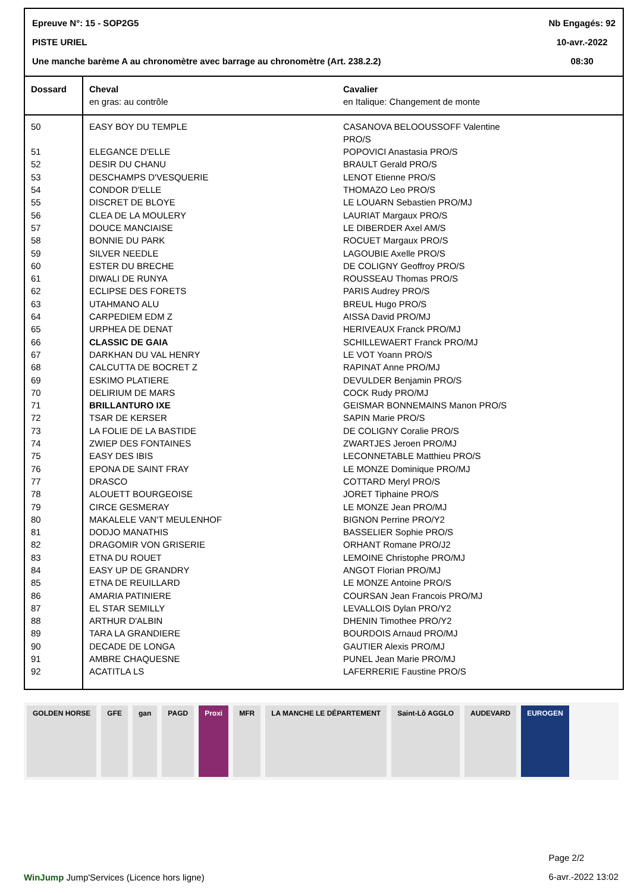Epreuve N°: 15 - SOP2G5
PISTE URIEL
Une manche barème A au chronomètre avec barrage au chronomètre (Art. 238.2.2)
Nb Engagés: 92
10-avr.-2022
08:30
| Dossard | Cheval en gras: au contrôle | Cavalier en Italique: Changement de monte |
| --- | --- | --- |
| 50 | EASY BOY DU TEMPLE | CASANOVA BELOOUSSOFF Valentine PRO/S |
| 51 | ELEGANCE D'ELLE | POPOVICI Anastasia PRO/S |
| 52 | DESIR DU CHANU | BRAULT Gerald PRO/S |
| 53 | DESCHAMPS D'VESQUERIE | LENOT Etienne PRO/S |
| 54 | CONDOR D'ELLE | THOMAZO Leo PRO/S |
| 55 | DISCRET DE BLOYE | LE LOUARN Sebastien PRO/MJ |
| 56 | CLEA DE LA MOULERY | LAURIAT Margaux PRO/S |
| 57 | DOUCE MANCIAISE | LE DIBERDER Axel AM/S |
| 58 | BONNIE DU PARK | ROCUET Margaux PRO/S |
| 59 | SILVER NEEDLE | LAGOUBIE Axelle PRO/S |
| 60 | ESTER DU BRECHE | DE COLIGNY Geoffroy PRO/S |
| 61 | DIWALI DE RUNYA | ROUSSEAU Thomas PRO/S |
| 62 | ECLIPSE DES FORETS | PARIS Audrey PRO/S |
| 63 | UTAHMANO ALU | BREUL Hugo PRO/S |
| 64 | CARPEDIEM EDM Z | AISSA David PRO/MJ |
| 65 | URPHEA DE DENAT | HERIVEAUX Franck PRO/MJ |
| 66 | CLASSIC DE GAIA | SCHILLEWAERT Franck PRO/MJ |
| 67 | DARKHAN DU VAL HENRY | LE VOT Yoann PRO/S |
| 68 | CALCUTTA DE BOCRET Z | RAPINAT Anne PRO/MJ |
| 69 | ESKIMO PLATIERE | DEVULDER Benjamin PRO/S |
| 70 | DELIRIUM DE MARS | COCK Rudy PRO/MJ |
| 71 | BRILLANTURO IXE | GEISMAR BONNEMAINS Manon PRO/S |
| 72 | TSAR DE KERSER | SAPIN Marie PRO/S |
| 73 | LA FOLIE DE LA BASTIDE | DE COLIGNY Coralie PRO/S |
| 74 | ZWIEP DES FONTAINES | ZWARTJES Jeroen PRO/MJ |
| 75 | EASY DES IBIS | LECONNETABLE Matthieu PRO/S |
| 76 | EPONA DE SAINT FRAY | LE MONZE Dominique PRO/MJ |
| 77 | DRASCO | COTTARD Meryl PRO/S |
| 78 | ALOUETT BOURGEOISE | JORET Tiphaine PRO/S |
| 79 | CIRCE GESMERAY | LE MONZE Jean PRO/MJ |
| 80 | MAKALELE VAN'T MEULENHOF | BIGNON Perrine PRO/Y2 |
| 81 | DODJO MANATHIS | BASSELIER Sophie PRO/S |
| 82 | DRAGOMIR VON GRISERIE | ORHANT Romane PRO/J2 |
| 83 | ETNA DU ROUET | LEMOINE Christophe PRO/MJ |
| 84 | EASY UP DE GRANDRY | ANGOT Florian PRO/MJ |
| 85 | ETNA DE REUILLARD | LE MONZE Antoine PRO/S |
| 86 | AMARIA PATINIERE | COURSAN Jean Francois PRO/MJ |
| 87 | EL STAR SEMILLY | LEVALLOIS Dylan PRO/Y2 |
| 88 | ARTHUR D'ALBIN | DHENIN Timothee PRO/Y2 |
| 89 | TARA LA GRANDIERE | BOURDOIS Arnaud PRO/MJ |
| 90 | DECADE DE LONGA | GAUTIER Alexis PRO/MJ |
| 91 | AMBRE CHAQUESNE | PUNEL Jean Marie PRO/MJ |
| 92 | ACATITLA LS | LAFERRERIE Faustine PRO/S |
GOLDEN HORSE GFE gan PAGD Proxi MFR LA MANCHE LE DÉPARTEMENT Saint-Lô AGGLO AUDEVARD EUROGEN
WinJump Jump'Services (Licence hors ligne)
Page 2/2
6-avr.-2022 13:02